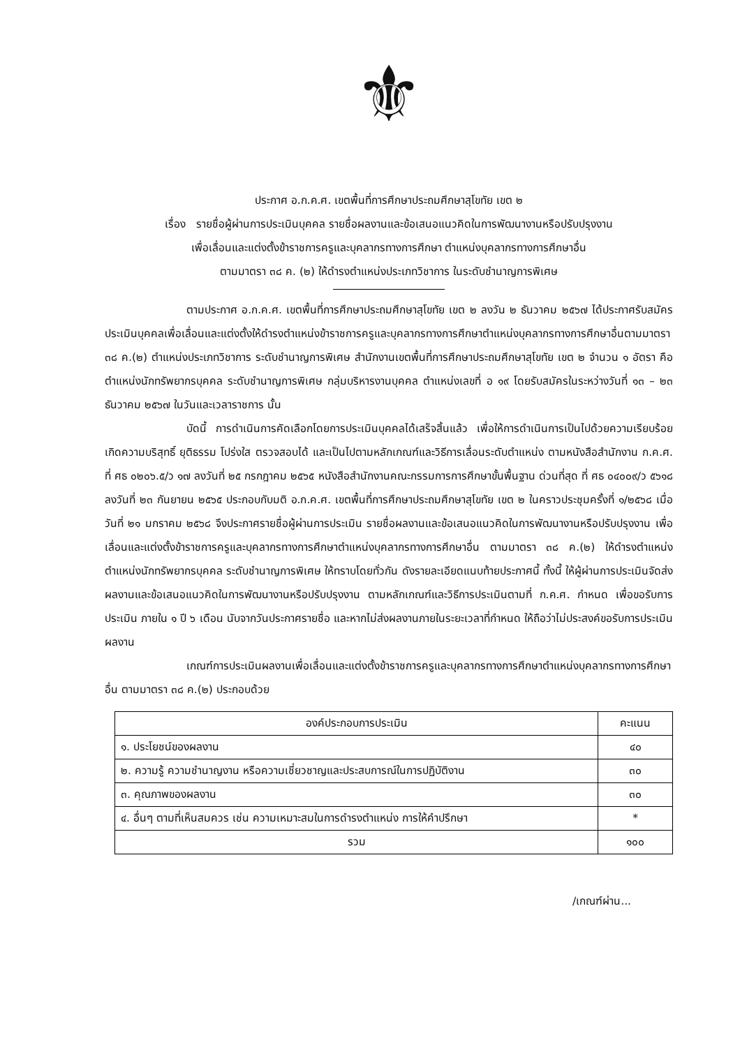⚜
ประกาศ อ.ก.ค.ศ. เขตพื้นที่การศึกษาประถมศึกษาสุโขทัย เขต ๒
เรื่อง รายชื่อผู้ผ่านการประเมินบุคคล รายชื่อผลงานและข้อเสนอแนวคิดในการพัฒนางานหรือปรับปรุงงาน
เพื่อเลื่อนและแต่งตั้งข้าราชการครูและบุคลากรทางการศึกษา ตำแหน่งบุคลากรทางการศึกษาอื่น
ตามมาตรา ๓๘ ค. (๒) ให้ดำรงตำแหน่งประเภทวิชาการ ในระดับชำนาญการพิเศษ
ตามประกาศ อ.ก.ค.ศ. เขตพื้นที่การศึกษาประถมศึกษาสุโขทัย เขต ๒ ลงวัน ๒ ธันวาคม ๒๕๖๗ ได้ประกาศรับสมัครประเมินบุคคลเพื่อเลื่อนและแต่งตั้งให้ดำรงตำแหน่งข้าราชการครูและบุคลากรทางการศึกษาตำแหน่งบุคลากรทางการศึกษาอื่นตามมาตรา ๓๘ ค.(๒) ตำแหน่งประเภทวิชาการ ระดับชำนาญการพิเศษ สำนักงานเขตพื้นที่การศึกษาประถมศึกษาสุโขทัย เขต ๒ จำนวน ๑ อัตรา คือ ตำแหน่งนักทรัพยากรบุคคล ระดับชำนาญการพิเศษ กลุ่มบริหารงานบุคคล ตำแหน่งเลขที่ อ ๑๙ โดยรับสมัครในระหว่างวันที่ ๑๓ – ๒๓ ธันวาคม ๒๕๖๗ ในวันและเวลาราชการ นั้น
บัดนี้ การดำเนินการคัดเลือกโดยการประเมินบุคคลได้เสร็จสิ้นแล้ว เพื่อให้การดำเนินการเป็นไปด้วยความเรียบร้อย เกิดความบริสุทธิ์ ยุติธรรม โปร่งใส ตรวจสอบได้ และเป็นไปตามหลักเกณฑ์และวิธีการเลื่อนระดับตำแหน่ง ตามหนังสือสำนักงาน ก.ค.ศ. ที่ ศธ ๐๒๐๖.๕/ว ๑๗ ลงวันที่ ๒๕ กรกฎาคม ๒๕๖๕ หนังสือสำนักงานคณะกรรมการการศึกษาขั้นพื้นฐาน ด่วนที่สุด ที่ ศธ ๐๔๐๐๙/ว ๕๖๑๘ ลงวันที่ ๒๓ กันยายน ๒๕๖๕ ประกอบกับมติ อ.ก.ค.ศ. เขตพื้นที่การศึกษาประถมศึกษาสุโขทัย เขต ๒ ในคราวประชุมครั้งที่ ๑/๒๕๖๘ เมื่อวันที่ ๒๑ มกราคม ๒๕๖๘ จึงประกาศรายชื่อผู้ผ่านการประเมิน รายชื่อผลงานและข้อเสนอแนวคิดในการพัฒนางานหรือปรับปรุงงาน เพื่อเลื่อนและแต่งตั้งข้าราชการครูและบุคลากรทางการศึกษาตำแหน่งบุคลากรทางการศึกษาอื่น ตามมาตรา ๓๘ ค.(๒) ให้ดำรงตำแหน่งตำแหน่งนักทรัพยากรบุคคล ระดับชำนาญการพิเศษ ให้ทราบโดยทั่วกัน ดังรายละเอียดแนบท้ายประกาศนี้ ทั้งนี้ ให้ผู้ผ่านการประเมินจัดส่งผลงานและข้อเสนอแนวคิดในการพัฒนางานหรือปรับปรุงงาน ตามหลักเกณฑ์และวิธีการประเมินตามที่ ก.ค.ศ. กำหนด เพื่อขอรับการประเมิน ภายใน ๑ ปี ๖ เดือน นับจากวันประกาศรายชื่อ และหากไม่ส่งผลงานภายในระยะเวลาที่กำหนด ให้ถือว่าไม่ประสงค์ขอรับการประเมินผลงาน
เกณฑ์การประเมินผลงานเพื่อเลื่อนและแต่งตั้งข้าราชการครูและบุคลากรทางการศึกษาตำแหน่งบุคลากรทางการศึกษาอื่น ตามมาตรา ๓๘ ค.(๒) ประกอบด้วย
| องค์ประกอบการประเมิน | คะแนน |
| --- | --- |
| ๑. ประโยชน์ของผลงาน | ๔๐ |
| ๒. ความรู้ ความชำนาญงาน หรือความเชี่ยวชาญและประสบการณ์ในการปฏิบัติงาน | ๓๐ |
| ๓. คุณภาพของผลงาน | ๓๐ |
| ๔. อื่นๆ ตามที่เห็นสมควร เช่น ความเหมาะสมในการดำรงตำแหน่ง การให้คำปรึกษา | * |
| รวม | ๑๐๐ |
/เกณฑ์ผ่าน...